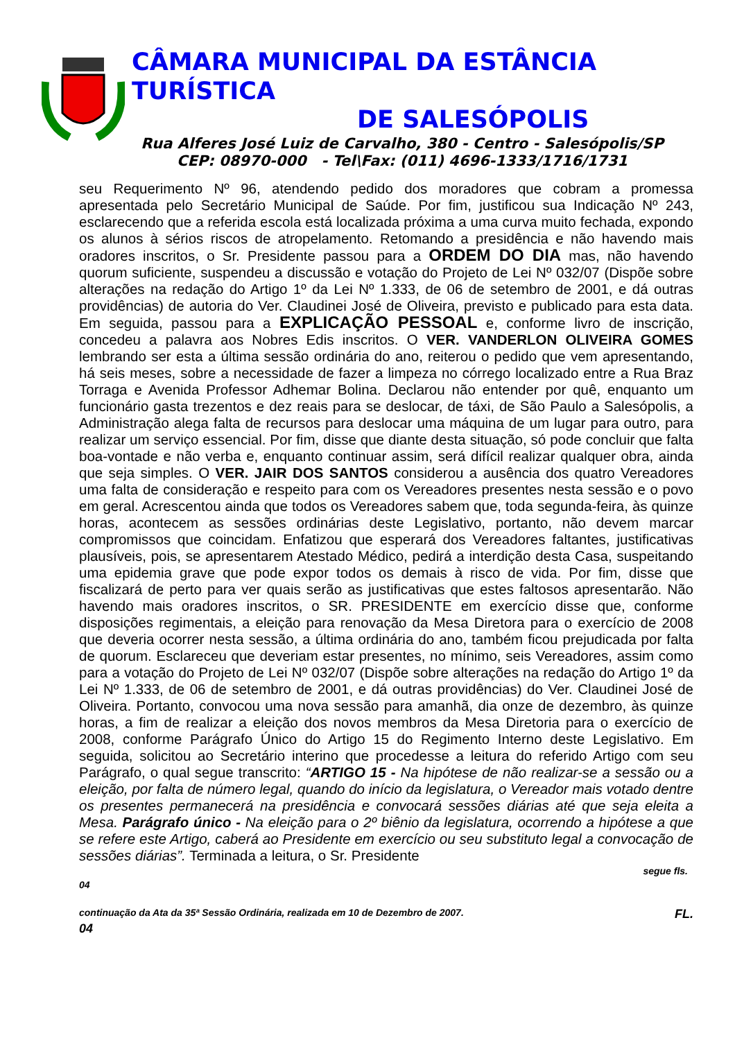CÂMARA MUNICIPAL DA ESTÂNCIA TURÍSTICA
DE SALESÓPOLIS
Rua Alferes José Luiz de Carvalho, 380 - Centro - Salesópolis/SP
CEP: 08970-000 - Tel\Fax: (011) 4696-1333/1716/1731
seu Requerimento Nº 96, atendendo pedido dos moradores que cobram a promessa apresentada pelo Secretário Municipal de Saúde. Por fim, justificou sua Indicação Nº 243, esclarecendo que a referida escola está localizada próxima a uma curva muito fechada, expondo os alunos à sérios riscos de atropelamento. Retomando a presidência e não havendo mais oradores inscritos, o Sr. Presidente passou para a ORDEM DO DIA mas, não havendo quorum suficiente, suspendeu a discussão e votação do Projeto de Lei Nº 032/07 (Dispõe sobre alterações na redação do Artigo 1º da Lei Nº 1.333, de 06 de setembro de 2001, e dá outras providências) de autoria do Ver. Claudinei José de Oliveira, previsto e publicado para esta data. Em seguida, passou para a EXPLICAÇÃO PESSOAL e, conforme livro de inscrição, concedeu a palavra aos Nobres Edis inscritos. O VER. VANDERLON OLIVEIRA GOMES lembrando ser esta a última sessão ordinária do ano, reiterou o pedido que vem apresentando, há seis meses, sobre a necessidade de fazer a limpeza no córrego localizado entre a Rua Braz Torraga e Avenida Professor Adhemar Bolina. Declarou não entender por quê, enquanto um funcionário gasta trezentos e dez reais para se deslocar, de táxi, de São Paulo a Salesópolis, a Administração alega falta de recursos para deslocar uma máquina de um lugar para outro, para realizar um serviço essencial. Por fim, disse que diante desta situação, só pode concluir que falta boa-vontade e não verba e, enquanto continuar assim, será difícil realizar qualquer obra, ainda que seja simples. O VER. JAIR DOS SANTOS considerou a ausência dos quatro Vereadores uma falta de consideração e respeito para com os Vereadores presentes nesta sessão e o povo em geral. Acrescentou ainda que todos os Vereadores sabem que, toda segunda-feira, às quinze horas, acontecem as sessões ordinárias deste Legislativo, portanto, não devem marcar compromissos que coincidam. Enfatizou que esperará dos Vereadores faltantes, justificativas plausíveis, pois, se apresentarem Atestado Médico, pedirá a interdição desta Casa, suspeitando uma epidemia grave que pode expor todos os demais à risco de vida. Por fim, disse que fiscalizará de perto para ver quais serão as justificativas que estes faltosos apresentarão. Não havendo mais oradores inscritos, o SR. PRESIDENTE em exercício disse que, conforme disposições regimentais, a eleição para renovação da Mesa Diretora para o exercício de 2008 que deveria ocorrer nesta sessão, a última ordinária do ano, também ficou prejudicada por falta de quorum. Esclareceu que deveriam estar presentes, no mínimo, seis Vereadores, assim como para a votação do Projeto de Lei Nº 032/07 (Dispõe sobre alterações na redação do Artigo 1º da Lei Nº 1.333, de 06 de setembro de 2001, e dá outras providências) do Ver. Claudinei José de Oliveira. Portanto, convocou uma nova sessão para amanhã, dia onze de dezembro, às quinze horas, a fim de realizar a eleição dos novos membros da Mesa Diretoria para o exercício de 2008, conforme Parágrafo Único do Artigo 15 do Regimento Interno deste Legislativo. Em seguida, solicitou ao Secretário interino que procedesse a leitura do referido Artigo com seu Parágrafo, o qual segue transcrito: “ARTIGO 15 - Na hipótese de não realizar-se a sessão ou a eleição, por falta de número legal, quando do início da legislatura, o Vereador mais votado dentre os presentes permanecerá na presidência e convocará sessões diárias até que seja eleita a Mesa. Parágrafo único - Na eleição para o 2º biênio da legislatura, ocorrendo a hipótese a que se refere este Artigo, caberá ao Presidente em exercício ou seu substituto legal a convocação de sessões diárias”. Terminada a leitura, o Sr. Presidente
segue fls.
04
continuação da Ata da 35ª Sessão Ordinária, realizada em 10 de Dezembro de 2007. FL.
04